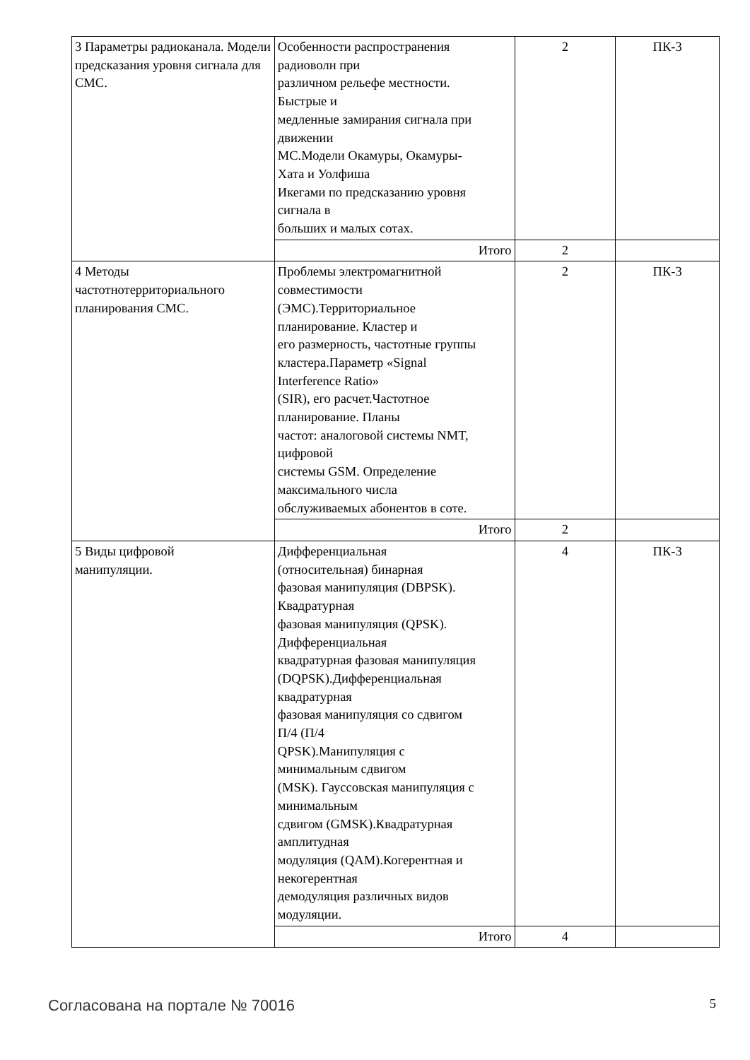| 3 Параметры радиоканала. Модели предсказания уровня сигнала для СМС. | Особенности распространения радиоволн при различном рельефе местности. Быстрые и медленные замирания сигнала при движении МС.Модели Окамуры, Окамуры- Хата и Уолфиша Икегами по предсказанию уровня сигнала в больших и малых сотах. | 2 | ПК-3 |
| | Итого | 2 | |
| 4 Методы частотнотерриториального планирования СМС. | Проблемы электромагнитной совместимости (ЭМС).Территориальное планирование. Кластер и его размерность, частотные группы кластера.Параметр «Signal Interference Ratio» (SIR), его расчет.Частотное планирование. Планы частот: аналоговой системы NMT, цифровой системы GSM. Определение максимального числа обслуживаемых абонентов в соте. | 2 | ПК-3 |
| | Итого | 2 | |
| 5 Виды цифровой манипуляции. | Дифференциальная (относительная) бинарная фазовая манипуляция (DBPSK). Квадратурная фазовая манипуляция (QPSK). Дифференциальная квадратурная фазовая манипуляция (DQPSK).Дифференциальная квадратурная фазовая манипуляция со сдвигом П/4 (П/4 QPSK).Манипуляция с минимальным сдвигом (MSK). Гауссовская манипуляция с минимальным сдвигом (GMSK).Квадратурная амплитудная модуляция (QAM).Когерентная и некогерентная демодуляция различных видов модуляции. | 4 | ПК-3 |
| | Итого | 4 | |
Согласована на портале № 70016 5